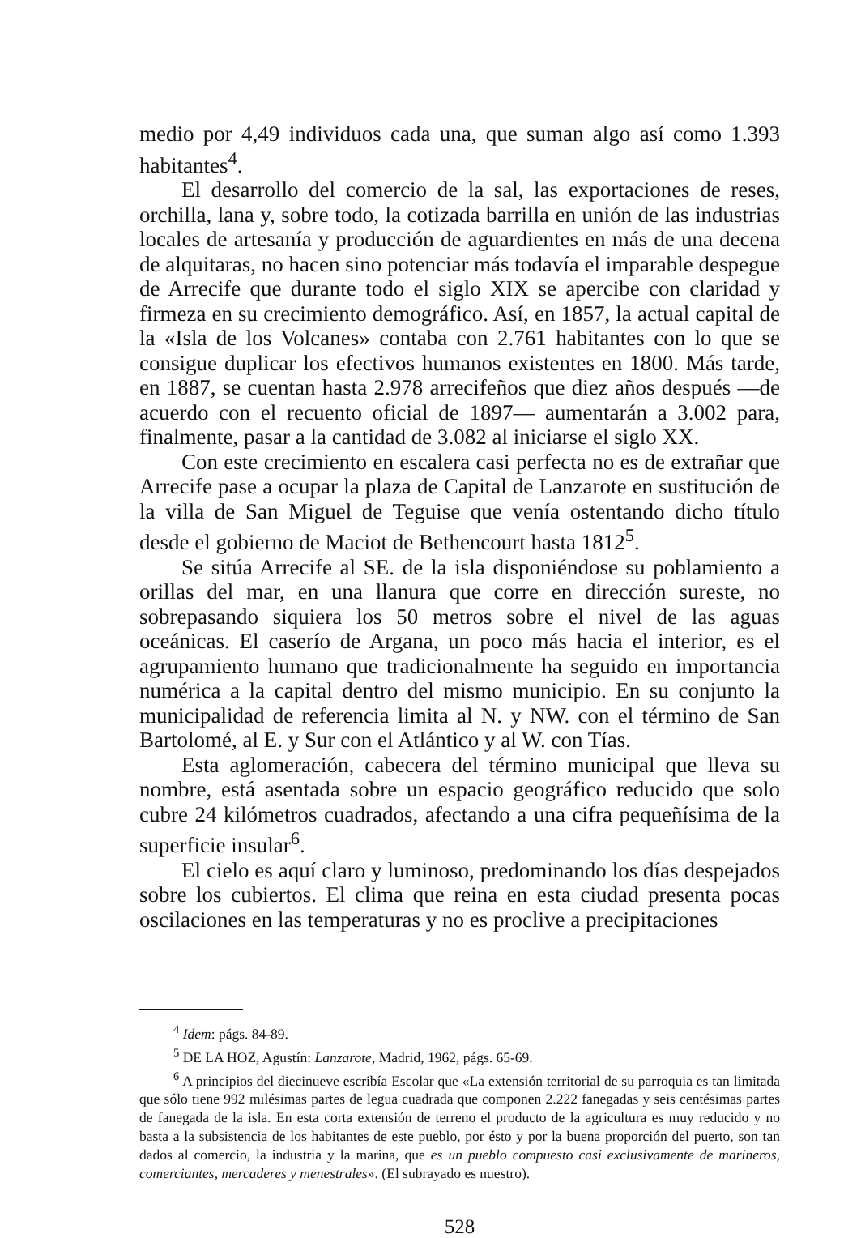medio por 4,49 individuos cada una, que suman algo así como 1.393 habitantes<sup>4</sup>.
El desarrollo del comercio de la sal, las exportaciones de reses, orchilla, lana y, sobre todo, la cotizada barrilla en unión de las industrias locales de artesanía y producción de aguardientes en más de una decena de alquitaras, no hacen sino potenciar más todavía el imparable despegue de Arrecife que durante todo el siglo XIX se apercibe con claridad y firmeza en su crecimiento demográfico. Así, en 1857, la actual capital de la «Isla de los Volcanes» contaba con 2.761 habitantes con lo que se consigue duplicar los efectivos humanos existentes en 1800. Más tarde, en 1887, se cuentan hasta 2.978 arrecifeños que diez años después —de acuerdo con el recuento oficial de 1897— aumentarán a 3.002 para, finalmente, pasar a la cantidad de 3.082 al iniciarse el siglo XX.
Con este crecimiento en escalera casi perfecta no es de extrañar que Arrecife pase a ocupar la plaza de Capital de Lanzarote en sustitución de la villa de San Miguel de Teguise que venía ostentando dicho título desde el gobierno de Maciot de Bethencourt hasta 1812<sup>5</sup>.
Se sitúa Arrecife al SE. de la isla disponiéndose su poblamiento a orillas del mar, en una llanura que corre en dirección sureste, no sobrepasando siquiera los 50 metros sobre el nivel de las aguas oceánicas. El caserío de Argana, un poco más hacia el interior, es el agrupamiento humano que tradicionalmente ha seguido en importancia numérica a la capital dentro del mismo municipio. En su conjunto la municipalidad de referencia limita al N. y NW. con el término de San Bartolomé, al E. y Sur con el Atlántico y al W. con Tías.
Esta aglomeración, cabecera del término municipal que lleva su nombre, está asentada sobre un espacio geográfico reducido que solo cubre 24 kilómetros cuadrados, afectando a una cifra pequeñísima de la superficie insular<sup>6</sup>.
El cielo es aquí claro y luminoso, predominando los días despejados sobre los cubiertos. El clima que reina en esta ciudad presenta pocas oscilaciones en las temperaturas y no es proclive a precipitaciones
<sup>4</sup> Idem: págs. 84-89.
<sup>5</sup> DE LA HOZ, Agustín: Lanzarote, Madrid, 1962, págs. 65-69.
<sup>6</sup> A principios del diecinueve escribía Escolar que «La extensión territorial de su parroquia es tan limitada que sólo tiene 992 milésimas partes de legua cuadrada que componen 2.222 fanegadas y seis centésimas partes de fanegada de la isla. En esta corta extensión de terreno el producto de la agricultura es muy reducido y no basta a la subsistencia de los habitantes de este pueblo, por ésto y por la buena proporción del puerto, son tan dados al comercio, la industria y la marina, que es un pueblo compuesto casi exclusivamente de marineros, comerciantes, mercaderes y menestrales». (El subrayado es nuestro).
528